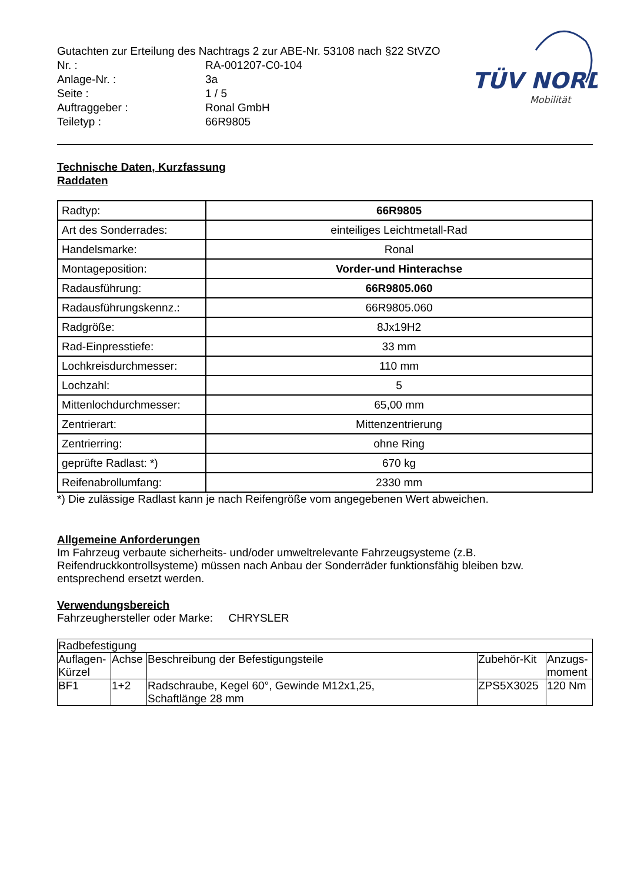TÜV NORD
Mobilität
Gutachten zur Erteilung des Nachtrags 2 zur ABE-Nr. 53108 nach §22 StVZO
Nr. : RA-001207-C0-104
Anlage-Nr. : 3a
Seite : 1 / 5
Auftraggeber : Ronal GmbH
Teiletyp : 66R9805
Technische Daten, Kurzfassung
Raddaten
| Radtyp: | 66R9805 |
| Art des Sonderrades: | einteiliges Leichtmetall-Rad |
| Handelsmarke: | Ronal |
| Montageposition: | Vorder-und Hinterachse |
| Radausführung: | 66R9805.060 |
| Radausführungskennz.: | 66R9805.060 |
| Radgröße: | 8Jx19H2 |
| Rad-Einpresstiefe: | 33 mm |
| Lochkreisdurchmesser: | 110 mm |
| Lochzahl: | 5 |
| Mittenlochdurchmesser: | 65,00 mm |
| Zentrierart: | Mittenzentrierung |
| Zentrierring: | ohne Ring |
| geprüfte Radlast: *) | 670 kg |
| Reifenabrollumfang: | 2330 mm |
*) Die zulässige Radlast kann je nach Reifengröße vom angegebenen Wert abweichen.
Allgemeine Anforderungen
Im Fahrzeug verbaute sicherheits- und/oder umweltrelevante Fahrzeugsysteme (z.B. Reifendruckkontrollsysteme) müssen nach Anbau der Sonderräder funktionsfähig bleiben bzw. entsprechend ersetzt werden.
Verwendungsbereich
Fahrzeughersteller oder Marke: CHRYSLER
| Radbefestigung | | | | |
| Auflagen- Kürzel | Achse | Beschreibung der Befestigungsteile | Zubehör-Kit | Anzugs- moment |
| BF1 | 1+2 | Radschraube, Kegel 60°, Gewinde M12x1,25, Schaftlänge 28 mm | ZPS5X3025 | 120 Nm |